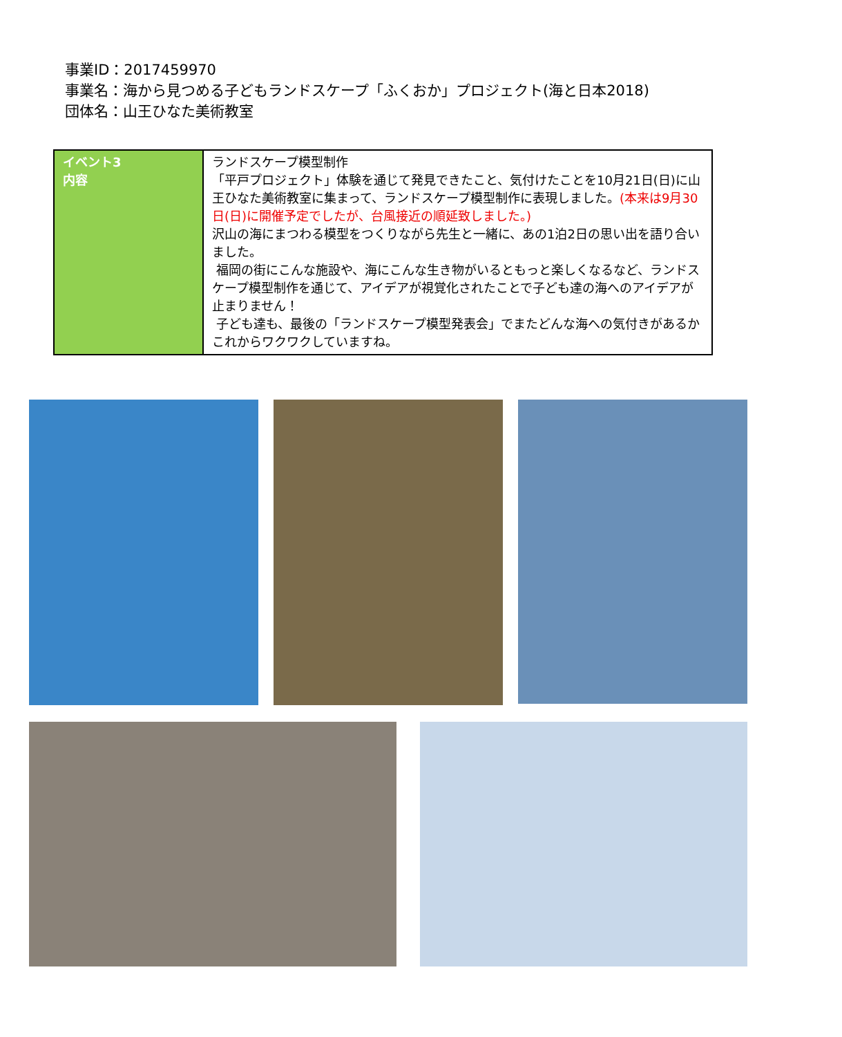事業ID：2017459970
事業名：海から見つめる子どもランドスケープ「ふくおか」プロジェクト(海と日本2018)
団体名：山王ひなた美術教室
| イベント3 内容 | ランドスケープ模型制作 「平戸プロジェクト」体験を通じて発見できたこと、気付けたことを10月21日(日)に山王ひなた美術教室に集まって、ランドスケープ模型制作に表現しました。 (本来は9月30日(日)に開催予定でしたが、台風接近の順延致しました。) 沢山の海にまつわる模型をつくりながら先生と一緒に、あの1泊2日の思い出を語り合いました。 福岡の街にこんな施設や、海にこんな生き物がいるともっと楽しくなるなど、ランドスケープ模型制作を通じて、アイデアが視覚化されたことで子ども達の海へのアイデアが止まりません！ 子ども達も、最後の「ランドスケープ模型発表会」でまたどんな海への気付きがあるかこれからワクワクしていますね。 |